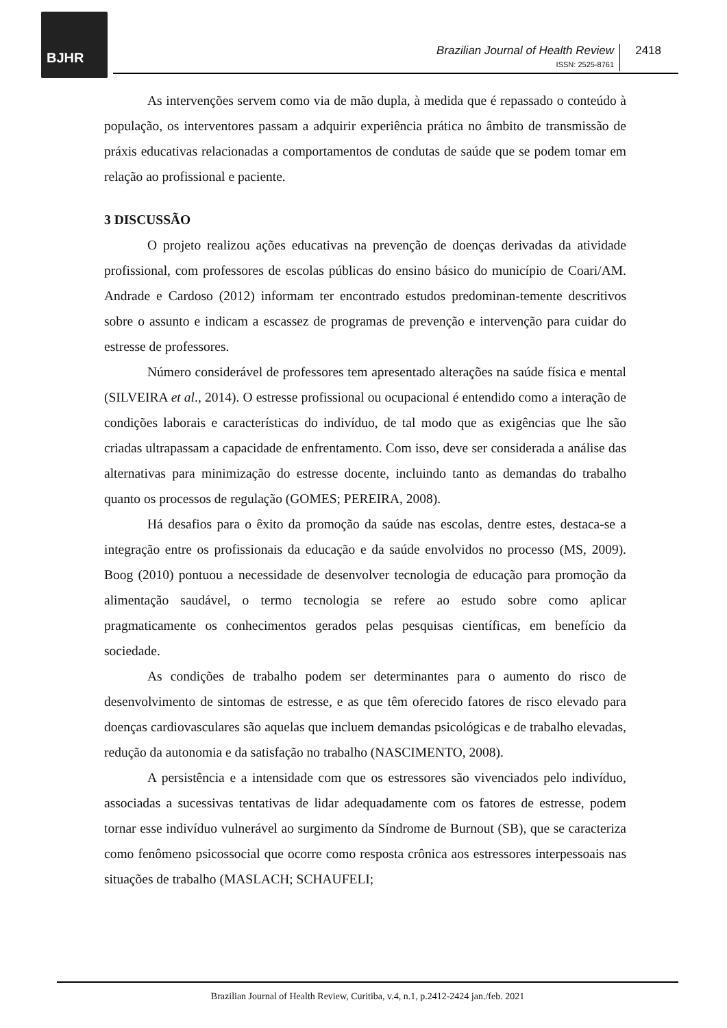BJHR
Brazilian Journal of Health Review
ISSN: 2525-8761
2418
As intervenções servem como via de mão dupla, à medida que é repassado o conteúdo à população, os interventores passam a adquirir experiência prática no âmbito de transmissão de práxis educativas relacionadas a comportamentos de condutas de saúde que se podem tomar em relação ao profissional e paciente.
3 DISCUSSÃO
O projeto realizou ações educativas na prevenção de doenças derivadas da atividade profissional, com professores de escolas públicas do ensino básico do município de Coari/AM. Andrade e Cardoso (2012) informam ter encontrado estudos predominan-temente descritivos sobre o assunto e indicam a escassez de programas de prevenção e intervenção para cuidar do estresse de professores.
Número considerável de professores tem apresentado alterações na saúde física e mental (SILVEIRA et al., 2014). O estresse profissional ou ocupacional é entendido como a interação de condições laborais e características do indivíduo, de tal modo que as exigências que lhe são criadas ultrapassam a capacidade de enfrentamento. Com isso, deve ser considerada a análise das alternativas para minimização do estresse docente, incluindo tanto as demandas do trabalho quanto os processos de regulação (GOMES; PEREIRA, 2008).
Há desafios para o êxito da promoção da saúde nas escolas, dentre estes, destaca-se a integração entre os profissionais da educação e da saúde envolvidos no processo (MS, 2009). Boog (2010) pontuou a necessidade de desenvolver tecnologia de educação para promoção da alimentação saudável, o termo tecnologia se refere ao estudo sobre como aplicar pragmaticamente os conhecimentos gerados pelas pesquisas científicas, em benefício da sociedade.
As condições de trabalho podem ser determinantes para o aumento do risco de desenvolvimento de sintomas de estresse, e as que têm oferecido fatores de risco elevado para doenças cardiovasculares são aquelas que incluem demandas psicológicas e de trabalho elevadas, redução da autonomia e da satisfação no trabalho (NASCIMENTO, 2008).
A persistência e a intensidade com que os estressores são vivenciados pelo indivíduo, associadas a sucessivas tentativas de lidar adequadamente com os fatores de estresse, podem tornar esse indivíduo vulnerável ao surgimento da Síndrome de Burnout (SB), que se caracteriza como fenômeno psicossocial que ocorre como resposta crônica aos estressores interpessoais nas situações de trabalho (MASLACH; SCHAUFELI;
Brazilian Journal of Health Review, Curitiba, v.4, n.1, p.2412-2424 jan./feb. 2021